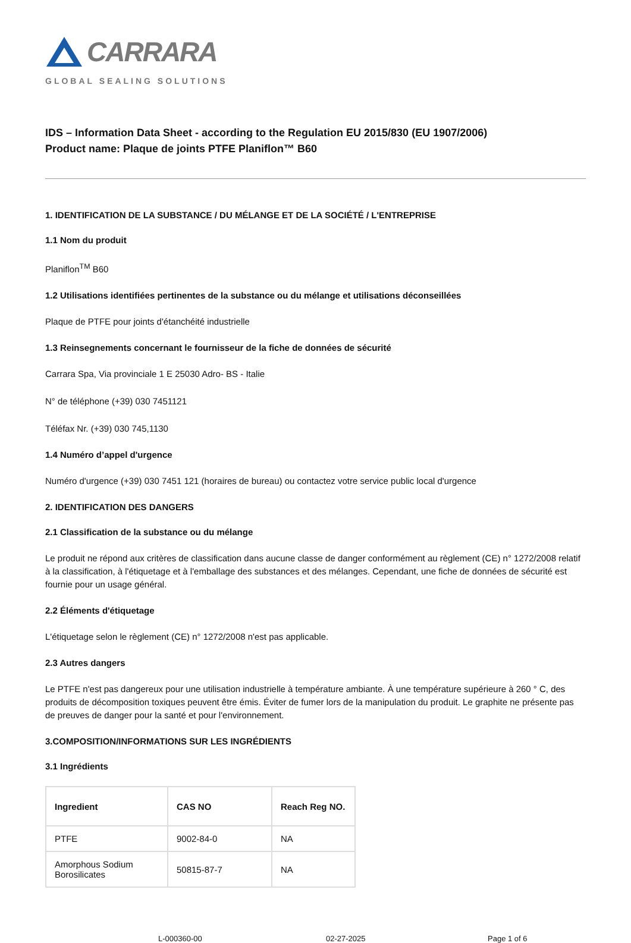CARRARA
GLOBAL SEALING SOLUTIONS
IDS – Information Data Sheet - according to the Regulation EU 2015/830 (EU 1907/2006)
Product name: Plaque de joints PTFE Planiflon™ B60
1. IDENTIFICATION DE LA SUBSTANCE / DU MÉLANGE ET DE LA SOCIÉTÉ / L'ENTREPRISE
1.1 Nom du produit
Planiflon<sup>TM</sup> B60
1.2 Utilisations identifiées pertinentes de la substance ou du mélange et utilisations déconseillées
Plaque de PTFE pour joints d'étanchéité industrielle
1.3 Reinsegnements concernant le fournisseur de la fiche de données de sécurité
Carrara Spa, Via provinciale 1 E 25030 Adro- BS - Italie
N° de téléphone (+39) 030 7451121
Téléfax Nr. (+39) 030 745,1130
1.4 Numéro d’appel d'urgence
Numéro d'urgence (+39) 030 7451 121 (horaires de bureau) ou contactez votre service public local d'urgence
2. IDENTIFICATION DES DANGERS
2.1 Classification de la substance ou du mélange
Le produit ne répond aux critères de classification dans aucune classe de danger conformément au règlement (CE) n° 1272/2008 relatif à la classification, à l'étiquetage et à l'emballage des substances et des mélanges. Cependant, une fiche de données de sécurité est fournie pour un usage général.
2.2 Éléments d'étiquetage
L'étiquetage selon le règlement (CE) n° 1272/2008 n'est pas applicable.
2.3 Autres dangers
Le PTFE n'est pas dangereux pour une utilisation industrielle à température ambiante. À une température supérieure à 260 ° C, des produits de décomposition toxiques peuvent être émis. Éviter de fumer lors de la manipulation du produit. Le graphite ne présente pas de preuves de danger pour la santé et pour l'environnement.
3.COMPOSITION/INFORMATIONS SUR LES INGRÉDIENTS
3.1 Ingrédients
| Ingredient | CAS NO | Reach Reg NO. |
| --- | --- | --- |
| PTFE | 9002-84-0 | NA |
| Amorphous Sodium Borosilicates | 50815-87-7 | NA |
L-000360-00 02-27-2025 Page 1 of 6